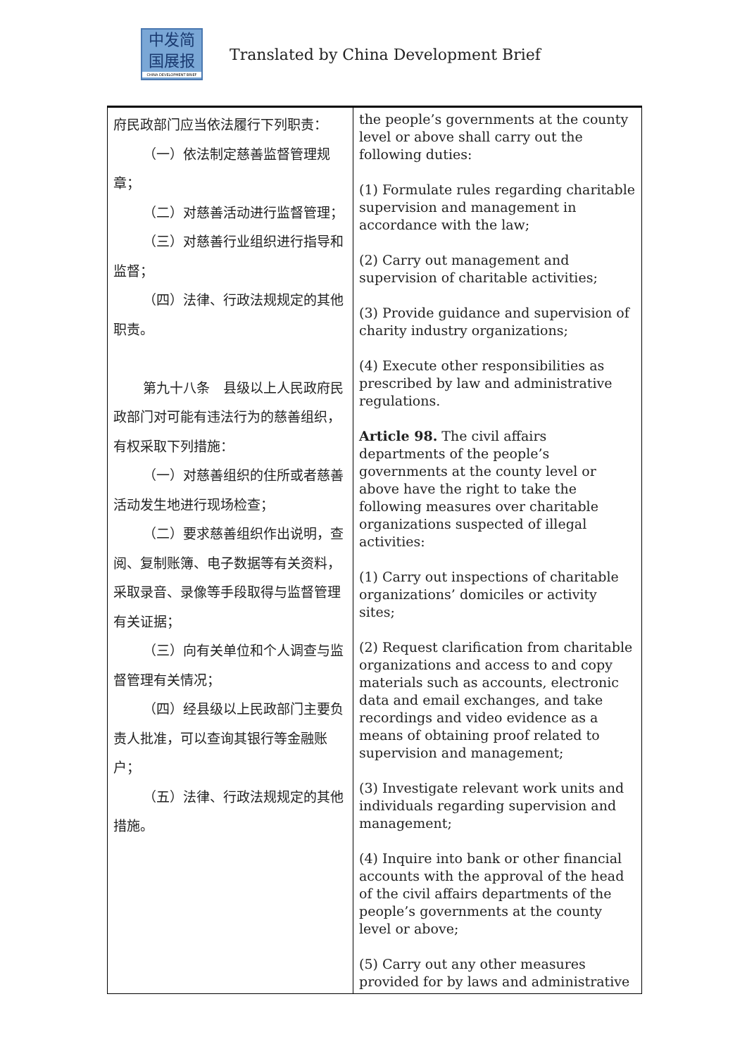中发简
国展报
CHINA DEVELOPMENT BRIEF
Translated by China Development Brief
| 府民政部门应当依法履行下列职责： （一）依法制定慈善监督管理规章； （二）对慈善活动进行监督管理； （三）对慈善行业组织进行指导和监督； （四）法律、行政法规规定的其他职责。 第九十八条 县级以上人民政府民政部门对可能有违法行为的慈善组织，有权采取下列措施： （一）对慈善组织的住所或者慈善活动发生地进行现场检查； （二）要求慈善组织作出说明，查阅、复制账簿、电子数据等有关资料，采取录音、录像等手段取得与监督管理有关证据； （三）向有关单位和个人调查与监督管理有关情况； （四）经县级以上民政部门主要负责人批准，可以查询其银行等金融账户； （五）法律、行政法规规定的其他措施。 | the people’s governments at the county level or above shall carry out the following duties: (1) Formulate rules regarding charitable supervision and management in accordance with the law; (2) Carry out management and supervision of charitable activities; (3) Provide guidance and supervision of charity industry organizations; (4) Execute other responsibilities as prescribed by law and administrative regulations. Article 98. The civil affairs departments of the people’s governments at the county level or above have the right to take the following measures over charitable organizations suspected of illegal activities: (1) Carry out inspections of charitable organizations’ domiciles or activity sites; (2) Request clarification from charitable organizations and access to and copy materials such as accounts, electronic data and email exchanges, and take recordings and video evidence as a means of obtaining proof related to supervision and management; (3) Investigate relevant work units and individuals regarding supervision and management; (4) Inquire into bank or other financial accounts with the approval of the head of the civil affairs departments of the people’s governments at the county level or above; (5) Carry out any other measures provided for by laws and administrative |